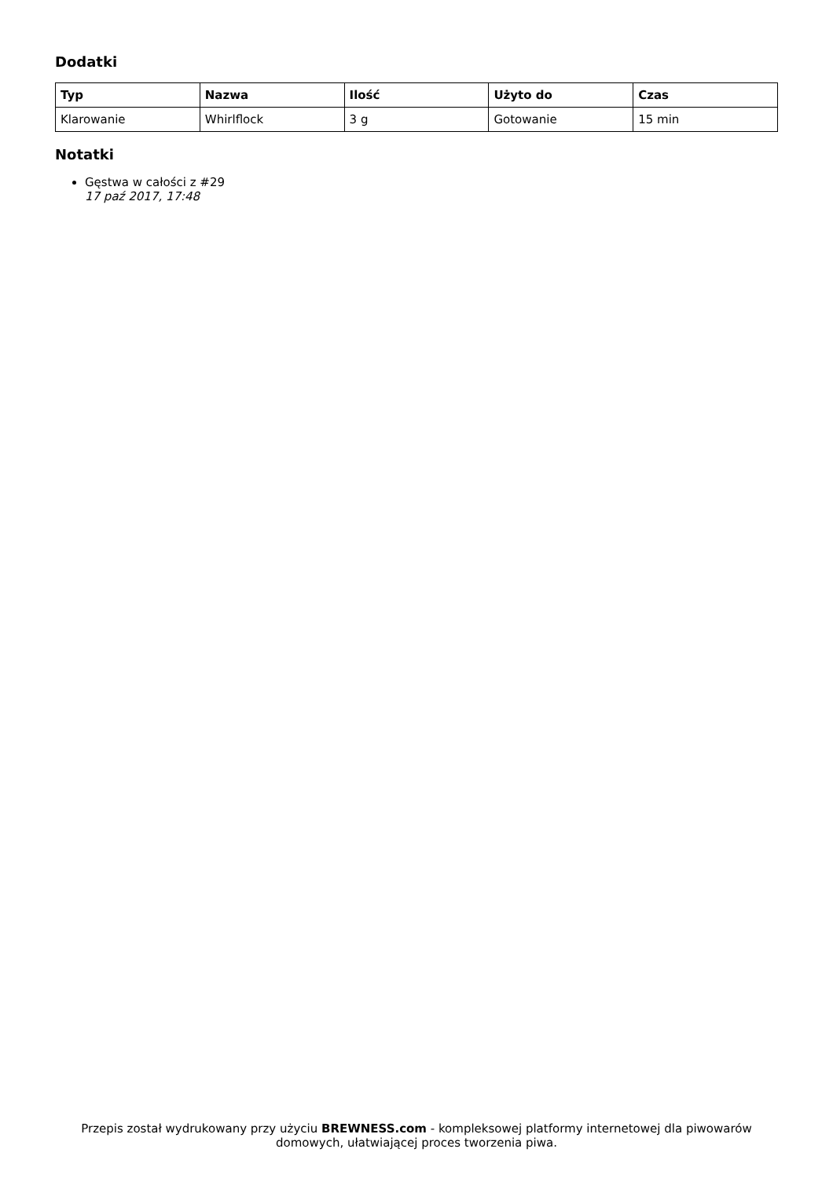Dodatki
| Typ | Nazwa | Ilość | Użyto do | Czas |
| --- | --- | --- | --- | --- |
| Klarowanie | Whirlflock | 3 g | Gotowanie | 15 min |
Notatki
Gęstwa w całości z #29
17 paź 2017, 17:48
Przepis został wydrukowany przy użyciu BREWNESS.com - kompleksowej platformy internetowej dla piwowarów domowych, ułatwiającej proces tworzenia piwa.